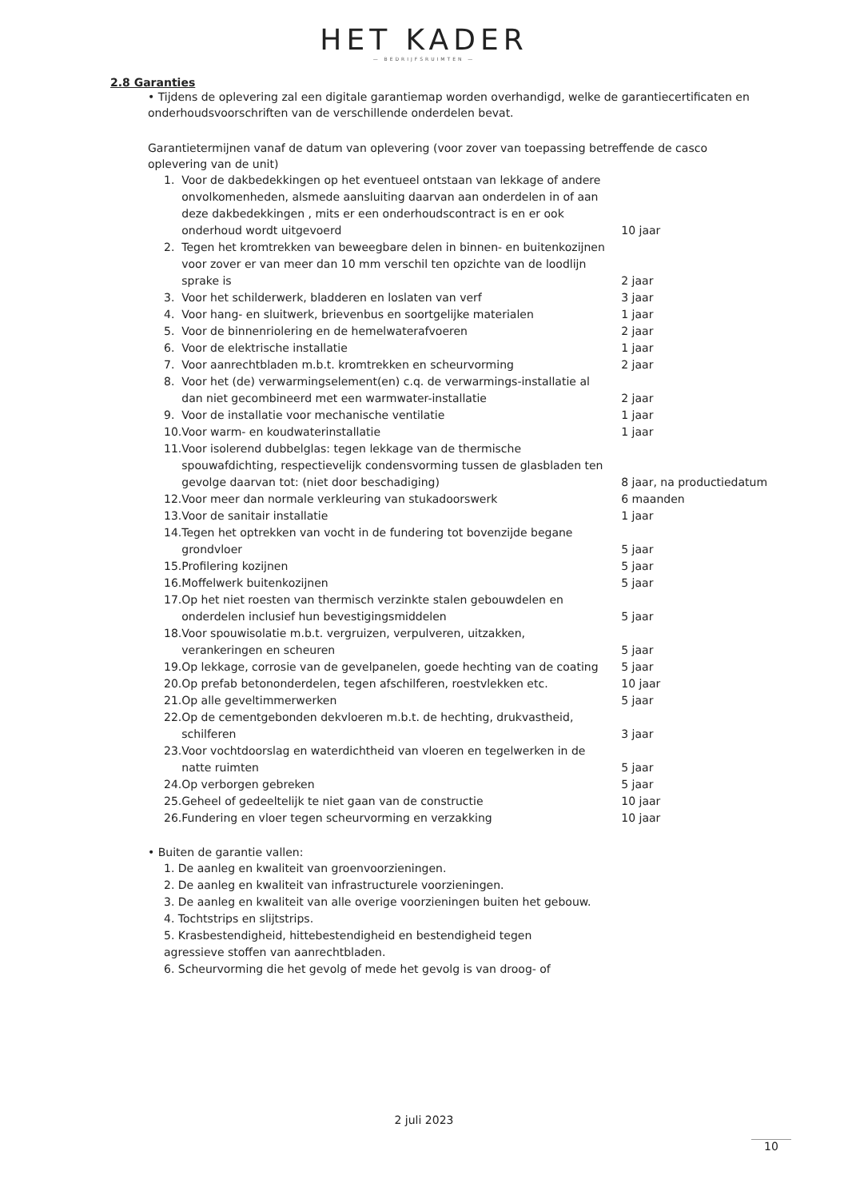HET KADER
— BEDRIJFSRUIMTEN —
2.8 Garanties
• Tijdens de oplevering zal een digitale garantiemap worden overhandigd, welke de garantiecertificaten en onderhoudsvoorschriften van de verschillende onderdelen bevat.
Garantietermijnen vanaf de datum van oplevering (voor zover van toepassing betreffende de casco oplevering van de unit)
| 1. | Voor de dakbedekkingen op het eventueel ontstaan van lekkage of andere onvolkomenheden, alsmede aansluiting daarvan aan onderdelen in of aan deze dakbedekkingen , mits er een onderhoudscontract is en er ook onderhoud wordt uitgevoerd | 10 jaar |
| 2. | Tegen het kromtrekken van beweegbare delen in binnen- en buitenkozijnen voor zover er van meer dan 10 mm verschil ten opzichte van de loodlijn sprake is | 2 jaar |
| 3. | Voor het schilderwerk, bladderen en loslaten van verf | 3 jaar |
| 4. | Voor hang- en sluitwerk, brievenbus en soortgelijke materialen | 1 jaar |
| 5. | Voor de binnenriolering en de hemelwaterafvoeren | 2 jaar |
| 6. | Voor de elektrische installatie | 1 jaar |
| 7. | Voor aanrechtbladen m.b.t. kromtrekken en scheurvorming | 2 jaar |
| 8. | Voor het (de) verwarmingselement(en) c.q. de verwarmings-installatie al dan niet gecombineerd met een warmwater-installatie | 2 jaar |
| 9. | Voor de installatie voor mechanische ventilatie | 1 jaar |
| 10. | Voor warm- en koudwaterinstallatie | 1 jaar |
| 11. | Voor isolerend dubbelglas: tegen lekkage van de thermische spouwafdichting, respectievelijk condensvorming tussen de glasbladen ten gevolge daarvan tot: (niet door beschadiging) | 8 jaar, na productiedatum |
| 12. | Voor meer dan normale verkleuring van stukadoorswerk | 6 maanden |
| 13. | Voor de sanitair installatie | 1 jaar |
| 14. | Tegen het optrekken van vocht in de fundering tot bovenzijde begane grondvloer | 5 jaar |
| 15. | Profilering kozijnen | 5 jaar |
| 16. | Moffelwerk buitenkozijnen | 5 jaar |
| 17. | Op het niet roesten van thermisch verzinkte stalen gebouwdelen en onderdelen inclusief hun bevestigingsmiddelen | 5 jaar |
| 18. | Voor spouwisolatie m.b.t. vergruizen, verpulveren, uitzakken, verankeringen en scheuren | 5 jaar |
| 19. | Op lekkage, corrosie van de gevelpanelen, goede hechting van de coating | 5 jaar |
| 20. | Op prefab betononderdelen, tegen afschilferen, roestvlekken etc. | 10 jaar |
| 21. | Op alle geveltimmerwerken | 5 jaar |
| 22. | Op de cementgebonden dekvloeren m.b.t. de hechting, drukvastheid, schilferen | 3 jaar |
| 23. | Voor vochtdoorslag en waterdichtheid van vloeren en tegelwerken in de natte ruimten | 5 jaar |
| 24. | Op verborgen gebreken | 5 jaar |
| 25. | Geheel of gedeeltelijk te niet gaan van de constructie | 10 jaar |
| 26. | Fundering en vloer tegen scheurvorming en verzakking | 10 jaar |
• Buiten de garantie vallen:
1. De aanleg en kwaliteit van groenvoorzieningen.
2. De aanleg en kwaliteit van infrastructurele voorzieningen.
3. De aanleg en kwaliteit van alle overige voorzieningen buiten het gebouw.
4. Tochtstrips en slijtstrips.
5. Krasbestendigheid, hittebestendigheid en bestendigheid tegen agressieve stoffen van aanrechtbladen.
6. Scheurvorming die het gevolg of mede het gevolg is van droog- of
2 juli 2023
10